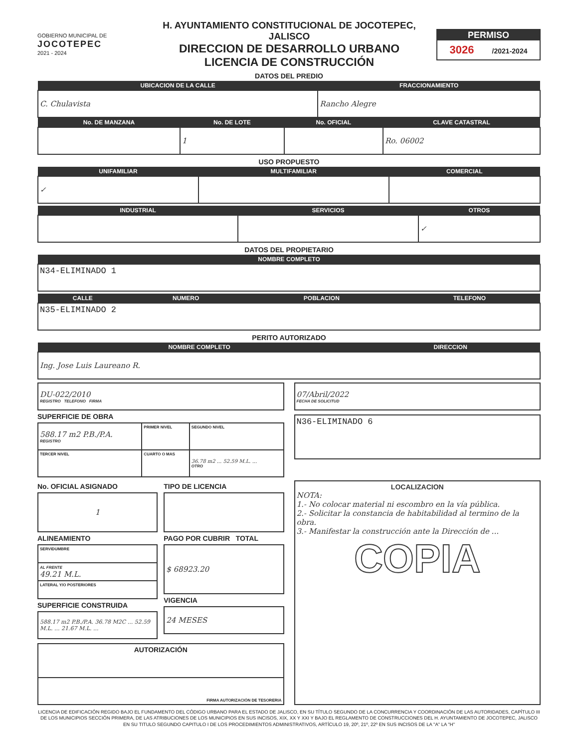GOBIERNO MUNICIPAL DE
JOCOTEPEC
2021 - 2024
H. AYUNTAMIENTO CONSTITUCIONAL DE JOCOTEPEC, JALISCO
DIRECCION DE DESARROLLO URBANO
LICENCIA DE CONSTRUCCIÓN
PERMISO
3026 /2021-2024
DATOS DEL PREDIO
| UBICACION DE LA CALLE | FRACCIONAMIENTO |
| --- | --- |
| C. Chulavista | Rancho Alegre |
| No. DE MANZANA | No. DE LOTE | No. OFICIAL | CLAVE CATASTRAL |
| --- | --- | --- | --- |
| | 1 | | Ro. 06002 |
USO PROPUESTO
| UNIFAMILIAR | MULTIFAMILIAR | COMERCIAL |
| --- | --- | --- |
| ✓ | | |
| INDUSTRIAL | SERVICIOS | OTROS |
| --- | --- | --- |
| | | ✓ |
DATOS DEL PROPIETARIO
| NOMBRE COMPLETO |
| --- |
| N34-ELIMINADO 1 |
| CALLE | NUMERO | POBLACION | TELEFONO |
| --- | --- | --- | --- |
| N35-ELIMINADO 2 | | | |
PERITO AUTORIZADO
| NOMBRE COMPLETO | DIRECCION |
| --- | --- |
| Ing. Jose Luis Laureano R. | |
| DU-022/2010 REGISTRO TELEFONO FIRMA |
SUPERFICIE DE OBRA
| 588.17 m2 P.B./P.A. REGISTRO | PRIMER NIVEL | SEGUNDO NIVEL |
| TERCER NIVEL | CUARTO O MAS | 36.78 m2 ... 52.59 M.L. ... OTRO |
| 07/Abril/2022 FECHA DE SOLICITUD |
| N36-ELIMINADO 6 |
No. OFICIAL ASIGNADO
| 1 |
ALINEAMIENTO
| SERVIDUMBRE |
| AL FRENTE 49.21 M.L. |
| LATERAL Y/O POSTERIORES |
SUPERFICIE CONSTRUIDA
| 588.17 m2 P.B./P.A. 36.78 M2C ... 52.59 M.L. ... 21.67 M.L. ... |
TIPO DE LICENCIA
PAGO POR CUBRIR TOTAL
| $ 68923.20 |
VIGENCIA
| 24 MESES |
| AUTORIZACIÓN |
| FIRMA AUTORIZACIÓN DE TESORERIA |
| LOCALIZACION NOTA: 1.- No colocar material ni escombro en la vía pública. 2.- Solicitar la constancia de habitabilidad al termino de la obra. 3.- Manifestar la construcción ante la Dirección de ... COPIA |
LICENCIA DE EDIFICACIÓN REGIDO BAJO EL FUNDAMENTO DEL CÓDIGO URBANO PARA EL ESTADO DE JALISCO, EN SU TÍTULO SEGUNDO DE LA CONCURRENCIA Y COORDINACIÓN DE LAS AUTORIDADES, CAPÍTULO III DE LOS MUNICIPIOS SECCIÓN PRIMERA, DE LAS ATRIBUCIONES DE LOS MUNICIPIOS EN SUS INCISOS, XIX, XX Y XXI Y BAJO EL REGLAMENTO DE CONSTRUCCIONES DEL H. AYUNTAMIENTO DE JOCOTEPEC, JALISCO EN SU TITULO SEGUNDO CAPITULO I DE LOS PROCEDIMIENTOS ADMINISTRATIVOS, ARTÍCULO 19, 20º, 21º, 22º EN SUS INCISOS DE LA "A" LA "H"